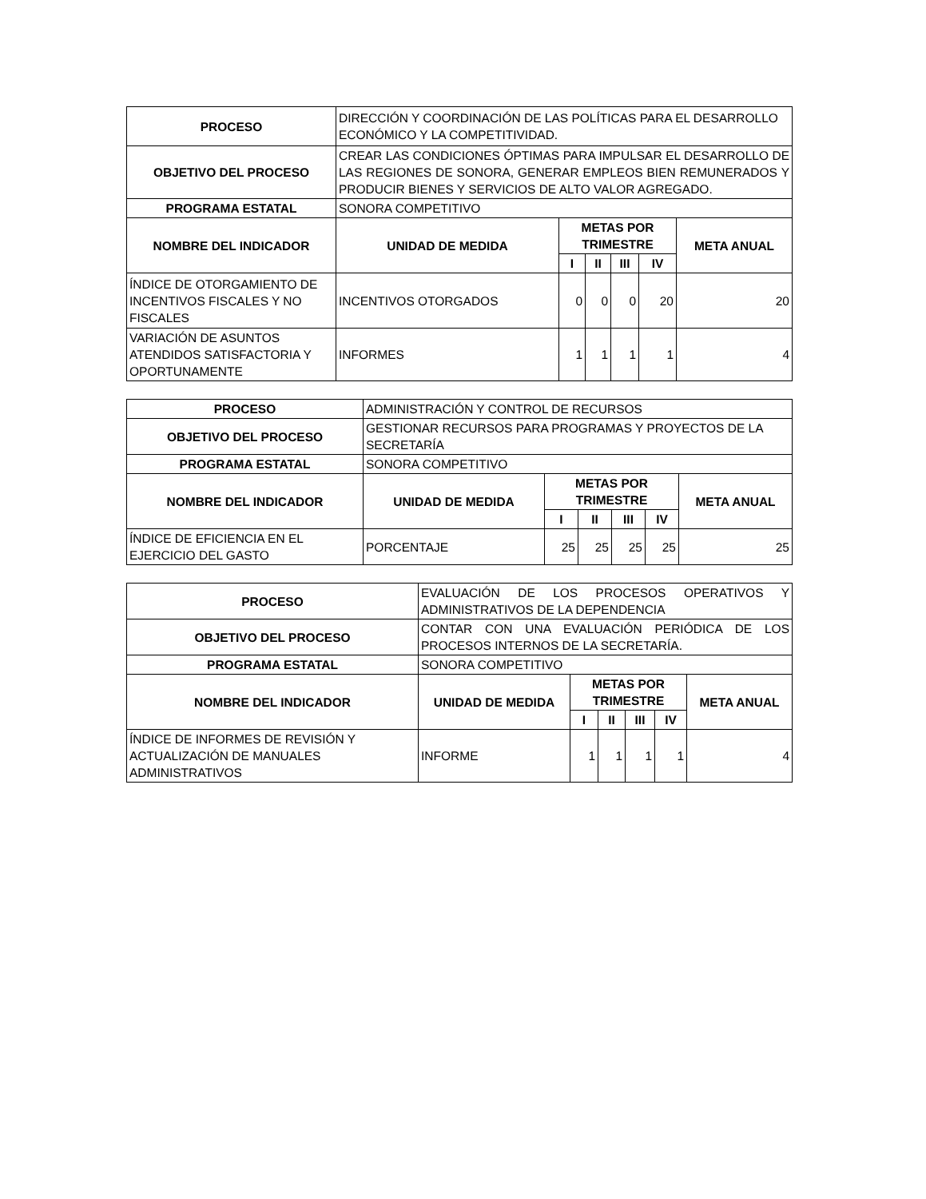| PROCESO | DIRECCIÓN Y COORDINACIÓN DE LAS POLÍTICAS PARA EL DESARROLLO ECONÓMICO Y LA COMPETITIVIDAD. | | | | | |
| OBJETIVO DEL PROCESO | CREAR LAS CONDICIONES ÓPTIMAS PARA IMPULSAR EL DESARROLLO DE LAS REGIONES DE SONORA, GENERAR EMPLEOS BIEN REMUNERADOS Y PRODUCIR BIENES Y SERVICIOS DE ALTO VALOR AGREGADO. | | | | | |
| PROGRAMA ESTATAL | SONORA COMPETITIVO | | | | | |
| NOMBRE DEL INDICADOR | UNIDAD DE MEDIDA | METAS POR TRIMESTRE | | | | META ANUAL |
| | | I | II | III | IV | |
| ÍNDICE DE OTORGAMIENTO DE INCENTIVOS FISCALES Y NO FISCALES | INCENTIVOS OTORGADOS | 0 | 0 | 0 | 20 | 20 |
| VARIACIÓN DE ASUNTOS ATENDIDOS SATISFACTORIA Y OPORTUNAMENTE | INFORMES | 1 | 1 | 1 | 1 | 4 |
| PROCESO | ADMINISTRACIÓN Y CONTROL DE RECURSOS | | | | | |
| OBJETIVO DEL PROCESO | GESTIONAR RECURSOS PARA PROGRAMAS Y PROYECTOS DE LA SECRETARÍA | | | | | |
| PROGRAMA ESTATAL | SONORA COMPETITIVO | | | | | |
| NOMBRE DEL INDICADOR | UNIDAD DE MEDIDA | METAS POR TRIMESTRE | | | | META ANUAL |
| | | I | II | III | IV | |
| ÍNDICE DE EFICIENCIA EN EL EJERCICIO DEL GASTO | PORCENTAJE | 25 | 25 | 25 | 25 | 25 |
| PROCESO | EVALUACIÓN DE LOS PROCESOS OPERATIVOS Y ADMINISTRATIVOS DE LA DEPENDENCIA | | | | | |
| OBJETIVO DEL PROCESO | CONTAR CON UNA EVALUACIÓN PERIÓDICA DE LOS PROCESOS INTERNOS DE LA SECRETARÍA. | | | | | |
| PROGRAMA ESTATAL | SONORA COMPETITIVO | | | | | |
| NOMBRE DEL INDICADOR | UNIDAD DE MEDIDA | METAS POR TRIMESTRE | | | | META ANUAL |
| | | I | II | III | IV | |
| ÍNDICE DE INFORMES DE REVISIÓN Y ACTUALIZACIÓN DE MANUALES ADMINISTRATIVOS | INFORME | 1 | 1 | 1 | 1 | 4 |